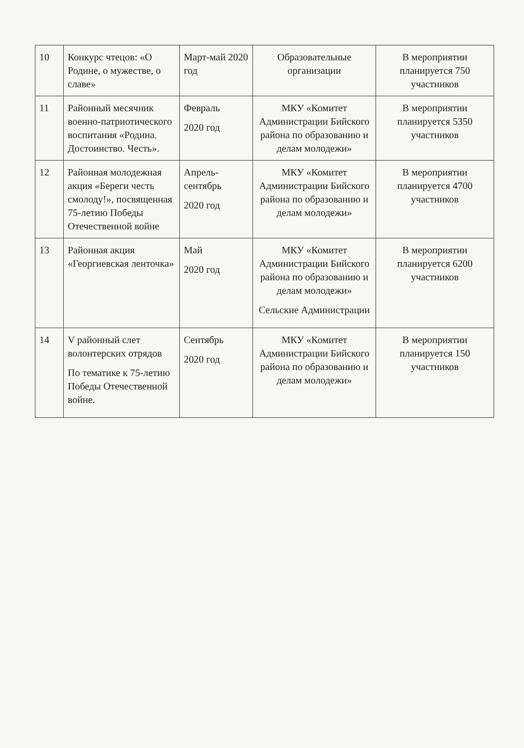| 10 | Конкурс чтецов: «О Родине, о мужестве, о славе» | Март-май 2020 год | Образовательные организации | В мероприятии планируется 750 участников |
| 11 | Районный месячник военно-патриотического воспитания «Родина. Достоинство. Честь». | Февраль 2020 год | МКУ «Комитет Администрации Бийского района по образованию и делам молодежи» | В мероприятии планируется 5350 участников |
| 12 | Районная молодежная акция «Береги честь смолоду!», посвященная 75-летию Победы Отечественной войне | Апрель-сентябрь 2020 год | МКУ «Комитет Администрации Бийского района по образованию и делам молодежи» | В мероприятии планируется 4700 участников |
| 13 | Районная акция «Георгиевская ленточка» | Май 2020 год | МКУ «Комитет Администрации Бийского района по образованию и делам молодежи» Сельские Администрации | В мероприятии планируется 6200 участников |
| 14 | V районный слет волонтерских отрядов По тематике к 75-летию Победы Отечественной войне. | Сентябрь 2020 год | МКУ «Комитет Администрации Бийского района по образованию и делам молодежи» | В мероприятии планируется 150 участников |